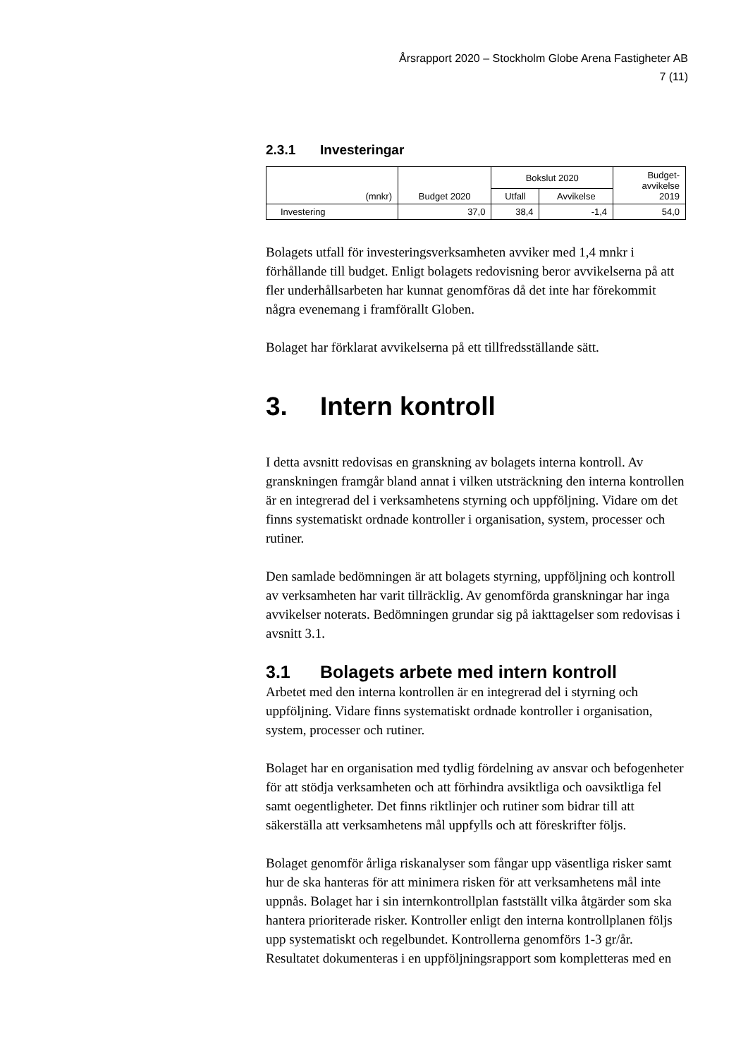Årsrapport 2020 – Stockholm Globe Arena Fastigheter AB
7 (11)
2.3.1 Investeringar
| (mnkr) | Budget 2020 | Bokslut 2020 | | Budget- avvikelse 2019 |
| --- | --- | --- | --- | --- |
| | | Utfall | Avvikelse | |
| Investering | 37,0 | 38,4 | -1,4 | 54,0 |
Bolagets utfall för investeringsverksamheten avviker med 1,4 mnkr i förhållande till budget. Enligt bolagets redovisning beror avvikelserna på att fler underhållsarbeten har kunnat genomföras då det inte har förekommit några evenemang i framförallt Globen.
Bolaget har förklarat avvikelserna på ett tillfredsställande sätt.
3. Intern kontroll
I detta avsnitt redovisas en granskning av bolagets interna kontroll. Av granskningen framgår bland annat i vilken utsträckning den interna kontrollen är en integrerad del i verksamhetens styrning och uppföljning. Vidare om det finns systematiskt ordnade kontroller i organisation, system, processer och rutiner.
Den samlade bedömningen är att bolagets styrning, uppföljning och kontroll av verksamheten har varit tillräcklig. Av genomförda granskningar har inga avvikelser noterats. Bedömningen grundar sig på iakttagelser som redovisas i avsnitt 3.1.
3.1 Bolagets arbete med intern kontroll
Arbetet med den interna kontrollen är en integrerad del i styrning och uppföljning. Vidare finns systematiskt ordnade kontroller i organisation, system, processer och rutiner.
Bolaget har en organisation med tydlig fördelning av ansvar och befogenheter för att stödja verksamheten och att förhindra avsiktliga och oavsiktliga fel samt oegentligheter. Det finns riktlinjer och rutiner som bidrar till att säkerställa att verksamhetens mål uppfylls och att föreskrifter följs.
Bolaget genomför årliga riskanalyser som fångar upp väsentliga risker samt hur de ska hanteras för att minimera risken för att verksamhetens mål inte uppnås. Bolaget har i sin internkontrollplan fastställt vilka åtgärder som ska hantera prioriterade risker. Kontroller enligt den interna kontrollplanen följs upp systematiskt och regelbundet. Kontrollerna genomförs 1-3 gr/år. Resultatet dokumenteras i en uppföljningsrapport som kompletteras med en